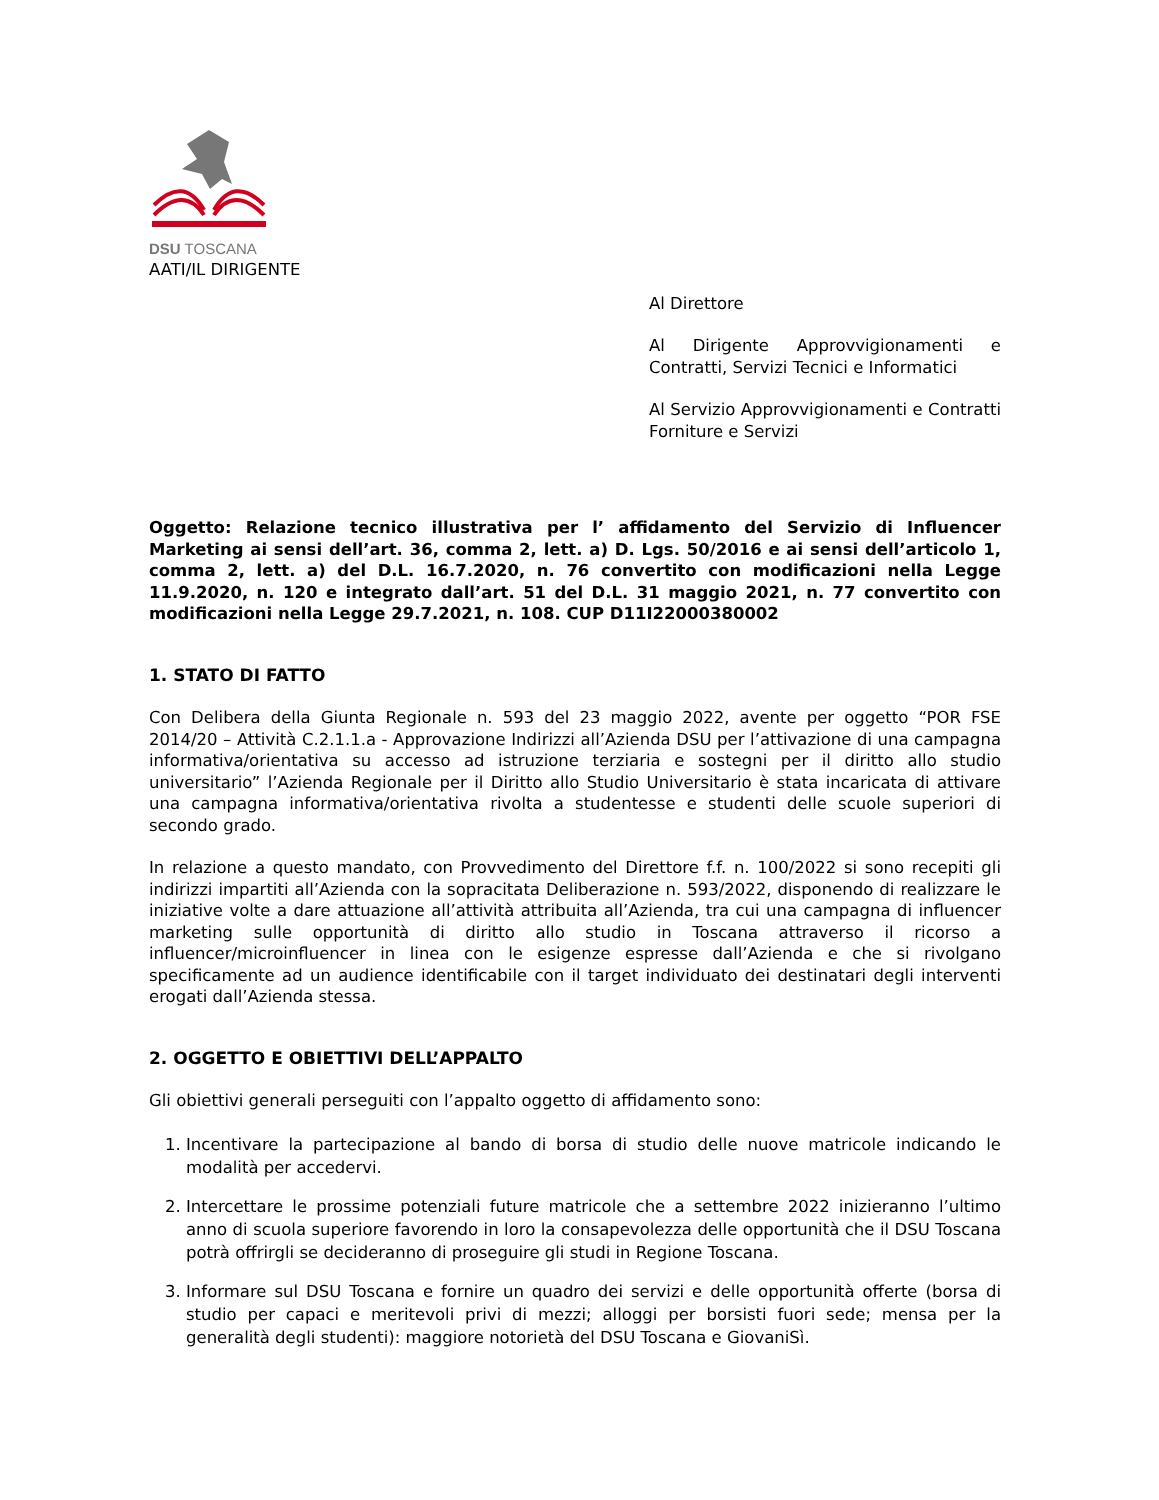DSU TOSCANA
AATI/IL DIRIGENTE
Al Direttore
Al Dirigente Approvvigionamenti e Contratti, Servizi Tecnici e Informatici
Al Servizio Approvvigionamenti e Contratti Forniture e Servizi
Oggetto: Relazione tecnico illustrativa per l’ affidamento del Servizio di Influencer Marketing ai sensi dell’art. 36, comma 2, lett. a) D. Lgs. 50/2016 e ai sensi dell’articolo 1, comma 2, lett. a) del D.L. 16.7.2020, n. 76 convertito con modificazioni nella Legge 11.9.2020, n. 120 e integrato dall’art. 51 del D.L. 31 maggio 2021, n. 77 convertito con modificazioni nella Legge 29.7.2021, n. 108. CUP D11I22000380002
1. STATO DI FATTO
Con Delibera della Giunta Regionale n. 593 del 23 maggio 2022, avente per oggetto “POR FSE 2014/20 – Attività C.2.1.1.a - Approvazione Indirizzi all’Azienda DSU per l’attivazione di una campagna informativa/orientativa su accesso ad istruzione terziaria e sostegni per il diritto allo studio universitario” l’Azienda Regionale per il Diritto allo Studio Universitario è stata incaricata di attivare una campagna informativa/orientativa rivolta a studentesse e studenti delle scuole superiori di secondo grado.
In relazione a questo mandato, con Provvedimento del Direttore f.f. n. 100/2022 si sono recepiti gli indirizzi impartiti all’Azienda con la sopracitata Deliberazione n. 593/2022, disponendo di realizzare le iniziative volte a dare attuazione all’attività attribuita all’Azienda, tra cui una campagna di influencer marketing sulle opportunità di diritto allo studio in Toscana attraverso il ricorso a influencer/microinfluencer in linea con le esigenze espresse dall’Azienda e che si rivolgano specificamente ad un audience identificabile con il target individuato dei destinatari degli interventi erogati dall’Azienda stessa.
2. OGGETTO E OBIETTIVI DELL’APPALTO
Gli obiettivi generali perseguiti con l’appalto oggetto di affidamento sono:
1. Incentivare la partecipazione al bando di borsa di studio delle nuove matricole indicando le modalità per accedervi.
2. Intercettare le prossime potenziali future matricole che a settembre 2022 inizieranno l’ultimo anno di scuola superiore favorendo in loro la consapevolezza delle opportunità che il DSU Toscana potrà offrirgli se decideranno di proseguire gli studi in Regione Toscana.
3. Informare sul DSU Toscana e fornire un quadro dei servizi e delle opportunità offerte (borsa di studio per capaci e meritevoli privi di mezzi; alloggi per borsisti fuori sede; mensa per la generalità degli studenti): maggiore notorietà del DSU Toscana e GiovaniSì.